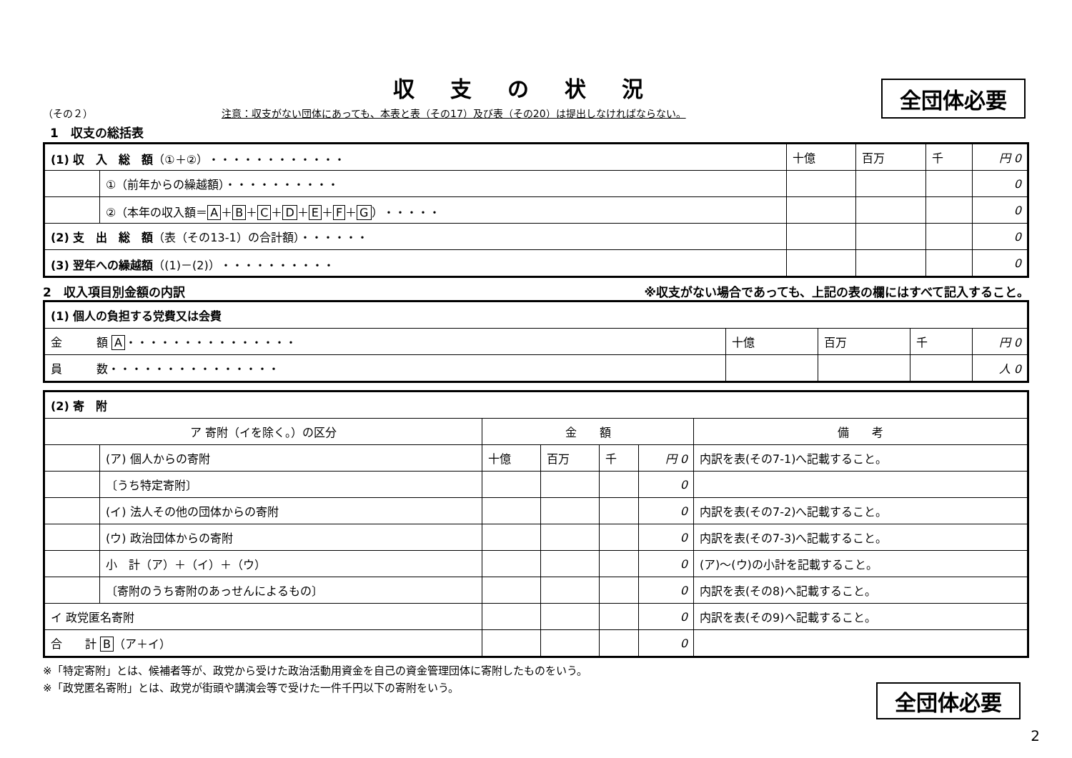収支の状況
全団体必要
（その２） 注意：収支がない団体にあっても、本表と表（その17）及び表（その20）は提出しなければならない。
1　収支の総括表
| (1) 収 入 総 額 （①＋②）・・・・・・・・・・・・ | | 十億 | 百万 | 千 | 円 0 |
| | ①（前年からの繰越額）・・・・・・・・・・ | | | | 0 |
| | ②（本年の収入額＝ A ＋ B ＋ C ＋ D ＋ E ＋ F ＋ G ）・・・・・ | | | | 0 |
| (2) 支 出 総 額 （表（その13-1）の合計額）・・・・・・ | | | | | 0 |
| (3) 翌年への繰越額 （(1)－(2)）・・・・・・・・・・ | | | | | 0 |
2　収入項目別金額の内訳 ※収支がない場合であっても、上記の表の欄にはすべて記入すること。
| (1) 個人の負担する党費又は会費 | | | | |
| 金 額 A ・・・・・・・・・・・・・・・ | 十億 | 百万 | 千 | 円 0 |
| 員 数・・・・・・・・・・・・・・・ | | | | 人 0 |
| (2) 寄 附 | | | | | | |
| ア 寄附（イを除く。）の区分 | | 金 額 | | | | 備 考 |
| | (ア) 個人からの寄附 | 十億 | 百万 | 千 | 円 0 | 内訳を表(その7-1)へ記載すること。 |
| | 〔うち特定寄附〕 | | | | 0 | |
| | (イ) 法人その他の団体からの寄附 | | | | 0 | 内訳を表(その7-2)へ記載すること。 |
| | (ウ) 政治団体からの寄附 | | | | 0 | 内訳を表(その7-3)へ記載すること。 |
| | 小 計（ア）＋（イ）＋（ウ） | | | | 0 | (ア)～(ウ)の小計を記載すること。 |
| | 〔寄附のうち寄附のあっせんによるもの〕 | | | | 0 | 内訳を表(その8)へ記載すること。 |
| イ 政党匿名寄附 | | | | | 0 | 内訳を表(その9)へ記載すること。 |
| 合 計 B （ア＋イ） | | | | | 0 | |
※「特定寄附」とは、候補者等が、政党から受けた政治活動用資金を自己の資金管理団体に寄附したものをいう。
※「政党匿名寄附」とは、政党が街頭や講演会等で受けた一件千円以下の寄附をいう。
全団体必要
2